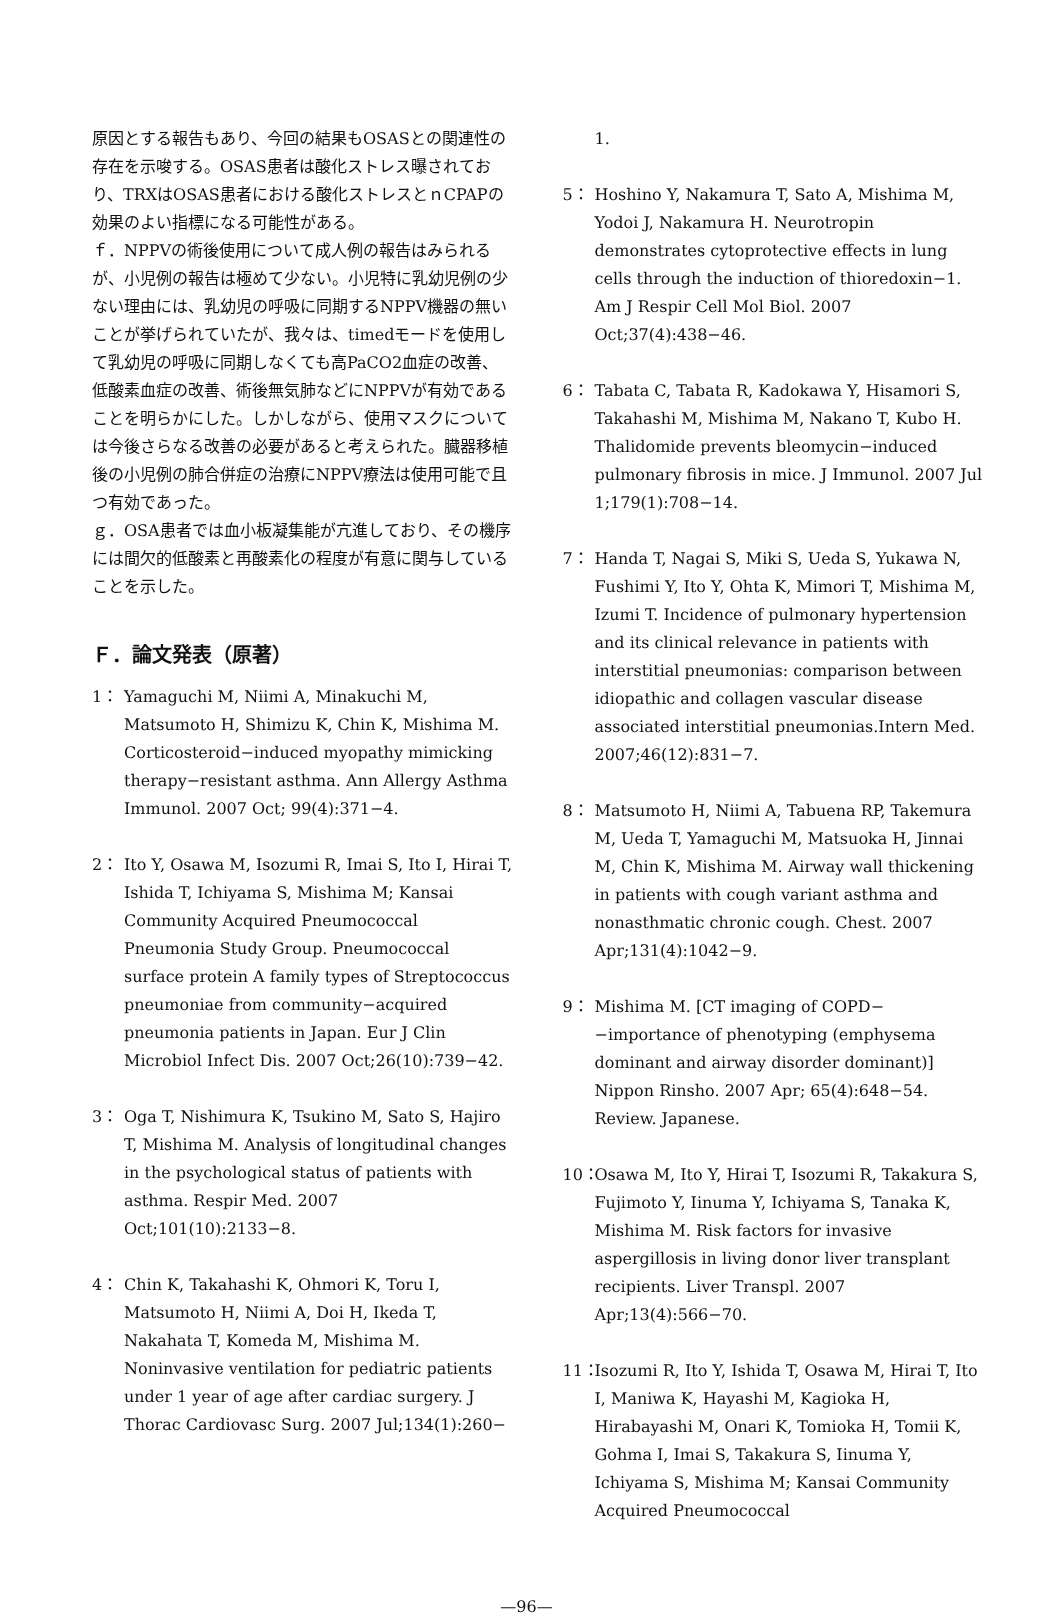原因とする報告もあり、今回の結果もOSASとの関連性の存在を示唆する。OSAS患者は酸化ストレス曝されており、TRXはOSAS患者における酸化ストレスとｎCPAPの効果のよい指標になる可能性がある。
ｆ．NPPVの術後使用について成人例の報告はみられるが、小児例の報告は極めて少ない。小児特に乳幼児例の少ない理由には、乳幼児の呼吸に同期するNPPV機器の無いことが挙げられていたが、我々は、timedモードを使用して乳幼児の呼吸に同期しなくても高PaCO2血症の改善、低酸素血症の改善、術後無気肺などにNPPVが有効であることを明らかにした。しかしながら、使用マスクについては今後さらなる改善の必要があると考えられた。臓器移植後の小児例の肺合併症の治療にNPPV療法は使用可能で且つ有効であった。
ｇ．OSA患者では血小板凝集能が亢進しており、その機序には間欠的低酸素と再酸素化の程度が有意に関与していることを示した。
Ｆ．論文発表（原著）
1： Yamaguchi M, Niimi A, Minakuchi M, Matsumoto H, Shimizu K, Chin K, Mishima M. Corticosteroid−induced myopathy mimicking therapy−resistant asthma. Ann Allergy Asthma Immunol. 2007 Oct; 99(4):371−4.
2： Ito Y, Osawa M, Isozumi R, Imai S, Ito I, Hirai T, Ishida T, Ichiyama S, Mishima M; Kansai Community Acquired Pneumococcal Pneumonia Study Group. Pneumococcal surface protein A family types of Streptococcus pneumoniae from community−acquired pneumonia patients in Japan. Eur J Clin Microbiol Infect Dis. 2007 Oct;26(10):739−42.
3： Oga T, Nishimura K, Tsukino M, Sato S, Hajiro T, Mishima M. Analysis of longitudinal changes in the psychological status of patients with asthma. Respir Med. 2007 Oct;101(10):2133−8.
4： Chin K, Takahashi K, Ohmori K, Toru I, Matsumoto H, Niimi A, Doi H, Ikeda T, Nakahata T, Komeda M, Mishima M. Noninvasive ventilation for pediatric patients under 1 year of age after cardiac surgery. J Thorac Cardiovasc Surg. 2007 Jul;134(1):260−
1.
5： Hoshino Y, Nakamura T, Sato A, Mishima M, Yodoi J, Nakamura H. Neurotropin demonstrates cytoprotective effects in lung cells through the induction of thioredoxin−1. Am J Respir Cell Mol Biol. 2007 Oct;37(4):438−46.
6： Tabata C, Tabata R, Kadokawa Y, Hisamori S, Takahashi M, Mishima M, Nakano T, Kubo H. Thalidomide prevents bleomycin−induced pulmonary fibrosis in mice. J Immunol. 2007 Jul 1;179(1):708−14.
7： Handa T, Nagai S, Miki S, Ueda S, Yukawa N, Fushimi Y, Ito Y, Ohta K, Mimori T, Mishima M, Izumi T. Incidence of pulmonary hypertension and its clinical relevance in patients with interstitial pneumonias: comparison between idiopathic and collagen vascular disease associated interstitial pneumonias.Intern Med. 2007;46(12):831−7.
8： Matsumoto H, Niimi A, Tabuena RP, Takemura M, Ueda T, Yamaguchi M, Matsuoka H, Jinnai M, Chin K, Mishima M. Airway wall thickening in patients with cough variant asthma and nonasthmatic chronic cough. Chest. 2007 Apr;131(4):1042−9.
9： Mishima M. [CT imaging of COPD−−importance of phenotyping (emphysema dominant and airway disorder dominant)] Nippon Rinsho. 2007 Apr; 65(4):648−54. Review. Japanese.
10： Osawa M, Ito Y, Hirai T, Isozumi R, Takakura S, Fujimoto Y, Iinuma Y, Ichiyama S, Tanaka K, Mishima M. Risk factors for invasive aspergillosis in living donor liver transplant recipients. Liver Transpl. 2007 Apr;13(4):566−70.
11： Isozumi R, Ito Y, Ishida T, Osawa M, Hirai T, Ito I, Maniwa K, Hayashi M, Kagioka H, Hirabayashi M, Onari K, Tomioka H, Tomii K, Gohma I, Imai S, Takakura S, Iinuma Y, Ichiyama S, Mishima M; Kansai Community Acquired Pneumococcal
—96—